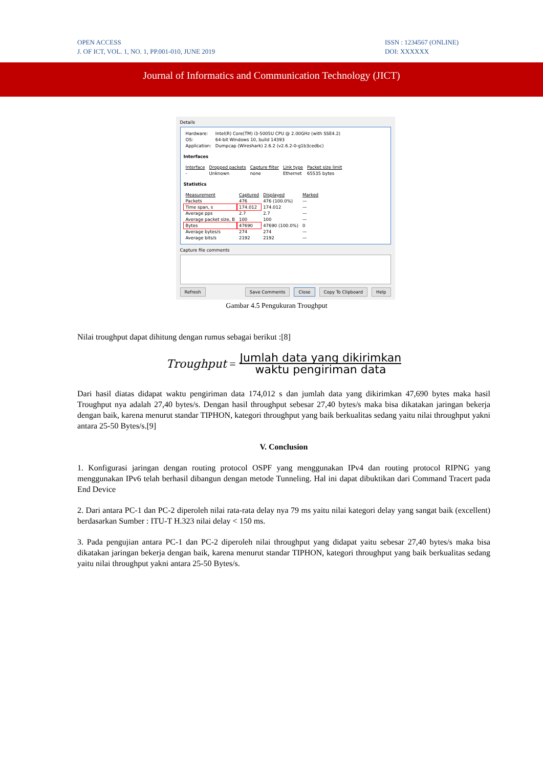OPEN ACCESS
J. OF ICT, VOL. 1, NO. 1, PP.001-010, JUNE 2019
ISSN : 1234567 (ONLINE)
DOI: XXXXXX
Journal of Informatics and Communication Technology (JICT)
Details
| Hardware: | Intel(R) Core(TM) i3-5005U CPU @ 2.00GHz (with SSE4.2) |
| OS: | 64-bit Windows 10, build 14393 |
| Application: | Dumpcap (Wireshark) 2.6.2 (v2.6.2-0-g1b3cedbc) |
Interfaces
| Interface | Dropped packets | Capture filter | Link type | Packet size limit |
| --- | --- | --- | --- | --- |
| - | Unknown | none | Ethernet | 65535 bytes |
Statistics
| Measurement | Captured | Displayed | Marked |
| --- | --- | --- | --- |
| Packets | 476 | 476 (100.0%) | — |
| Time span, s | 174.012 | 174.012 | — |
| Average pps | 2.7 | 2.7 | — |
| Average packet size, B | 100 | 100 | — |
| Bytes | 47690 | 47690 (100.0%) | 0 |
| Average bytes/s | 274 | 274 | — |
| Average bits/s | 2192 | 2192 | — |
Capture file comments
Refresh Save Comments Close Copy To Clipboard Help
Gambar 4.5 Pengukuran Troughput
Nilai troughput dapat dihitung dengan rumus sebagai berikut :[8]
Troughput =
Jumlah data yang dikirimkan
waktu pengiriman data
Dari hasil diatas didapat waktu pengiriman data 174,012 s dan jumlah data yang dikirimkan 47,690 bytes maka hasil Troughput nya adalah 27,40 bytes/s. Dengan hasil throughput sebesar 27,40 bytes/s maka bisa dikatakan jaringan bekerja dengan baik, karena menurut standar TIPHON, kategori throughput yang baik berkualitas sedang yaitu nilai throughput yakni antara 25-50 Bytes/s.[9]
V. Conclusion
1. Konfigurasi jaringan dengan routing protocol OSPF yang menggunakan IPv4 dan routing protocol RIPNG yang menggunakan IPv6 telah berhasil dibangun dengan metode Tunneling. Hal ini dapat dibuktikan dari Command Tracert pada End Device
2. Dari antara PC-1 dan PC-2 diperoleh nilai rata-rata delay nya 79 ms yaitu nilai kategori delay yang sangat baik (excellent) berdasarkan Sumber : ITU-T H.323 nilai delay < 150 ms.
3. Pada pengujian antara PC-1 dan PC-2 diperoleh nilai throughput yang didapat yaitu sebesar 27,40 bytes/s maka bisa dikatakan jaringan bekerja dengan baik, karena menurut standar TIPHON, kategori throughput yang baik berkualitas sedang yaitu nilai throughput yakni antara 25-50 Bytes/s.